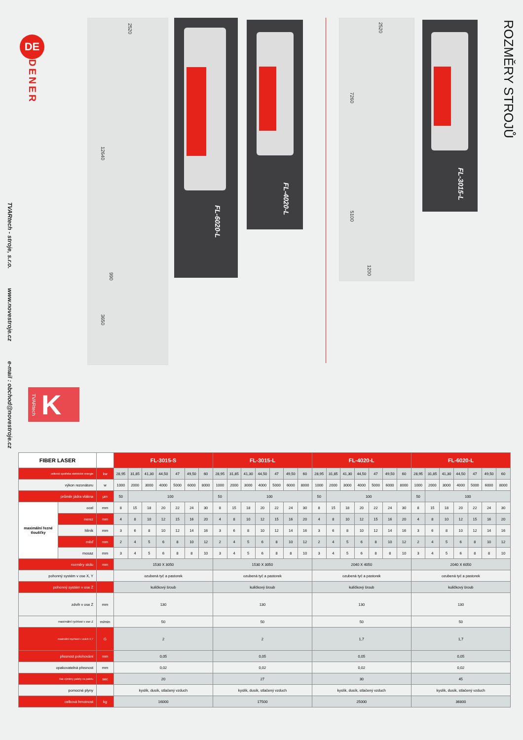TVARtech - stroje, s.r.o.
www.novestroje.cz
e-mail : obchod@novestroje.cz
DE
DENER
TVARtech K
2520
12640
990
3650
FL-6020-L FL-4020-L
2520
7260
5100
1200
FL-3015-L
ROZMĚRY STROJŮ
| FIBER LASER | | | FL-3015-S | | | | | | | FL-3015-L | | | | | | | FL-4020-L | | | | | | | FL-6020-L | | | | | | |
| --- | --- | --- | --- | --- | --- | --- | --- | --- | --- | --- | --- | --- | --- | --- | --- | --- | --- | --- | --- | --- | --- | --- | --- | --- | --- | --- | --- | --- | --- | --- |
| celková spotřeba elektrické energie | | kw | 28,95 | 31,85 | 41,30 | 44,50 | 47 | 49,50 | 60 | 28,95 | 31,85 | 41,30 | 44,50 | 47 | 49,50 | 60 | 28,95 | 31,85 | 41,30 | 44,50 | 47 | 49,50 | 60 | 28,95 | 31,85 | 41,30 | 44,50 | 47 | 49,50 | 60 |
| výkon rezonátoru | | w | 1000 | 2000 | 3000 | 4000 | 5000 | 6000 | 8000 | 1000 | 2000 | 3000 | 4000 | 5000 | 6000 | 8000 | 1000 | 2000 | 3000 | 4000 | 5000 | 6000 | 8000 | 1000 | 2000 | 3000 | 4000 | 5000 | 6000 | 8000 |
| průměr jádra vlákna | | μm | 50 | 100 | | | | | | 50 | 100 | | | | | | 50 | 100 | | | | | | 50 | 100 | | | | | |
| maximální řezné tloušťky | ocel | mm | 8 | 15 | 18 | 20 | 22 | 24 | 30 | 8 | 15 | 18 | 20 | 22 | 24 | 30 | 8 | 15 | 18 | 20 | 22 | 24 | 30 | 8 | 15 | 18 | 20 | 22 | 24 | 30 |
| | nerez | mm | 4 | 8 | 10 | 12 | 15 | 16 | 20 | 4 | 8 | 10 | 12 | 15 | 16 | 20 | 4 | 8 | 10 | 12 | 15 | 16 | 20 | 4 | 8 | 10 | 12 | 15 | 16 | 20 |
| | hliník | mm | 3 | 6 | 8 | 10 | 12 | 14 | 16 | 3 | 6 | 8 | 10 | 12 | 14 | 16 | 3 | 6 | 8 | 10 | 12 | 14 | 16 | 3 | 6 | 8 | 10 | 12 | 14 | 16 |
| | měď | mm | 2 | 4 | 5 | 6 | 8 | 10 | 12 | 2 | 4 | 5 | 6 | 8 | 10 | 12 | 2 | 4 | 5 | 6 | 8 | 10 | 12 | 2 | 4 | 5 | 6 | 8 | 10 | 12 |
| | mosaz | mm | 3 | 4 | 5 | 6 | 8 | 8 | 10 | 3 | 4 | 5 | 6 | 8 | 8 | 10 | 3 | 4 | 5 | 6 | 8 | 8 | 10 | 3 | 4 | 5 | 6 | 8 | 8 | 10 |
| rozměry stolu | | mm | 1530 X 3050 | | | | | | | 1530 X 3050 | | | | | | | 2040 X 4050 | | | | | | | 2040 X 6050 | | | | | | |
| pohonný systém v ose X, Y | | | ozubená tyč a pastorek | | | | | | | ozubená tyč a pastorek | | | | | | | ozubená tyč a pastorek | | | | | | | ozubená tyč a pastorek | | | | | | |
| pohonný systém v ose Z | | | kuličkový šroub | | | | | | | kuličkový šroub | | | | | | | kuličkový šroub | | | | | | | kuličkový šroub | | | | | | |
| zdvih v ose Z | | mm | 130 | | | | | | | 130 | | | | | | | 130 | | | | | | | 130 | | | | | | |
| maximální rychlost v ose Z | | m/min | 50 | | | | | | | 50 | | | | | | | 50 | | | | | | | 50 | | | | | | |
| maximální zrychlení v osách X,Y | | G | 2 | | | | | | | 2 | | | | | | | 1,7 | | | | | | | 1,7 | | | | | | |
| přesnost polohování | | mm | 0,05 | | | | | | | 0,05 | | | | | | | 0,05 | | | | | | | 0,05 | | | | | | |
| opakovatelná přesnost | | mm | 0,02 | | | | | | | 0,02 | | | | | | | 0,02 | | | | | | | 0,02 | | | | | | |
| čas výměny palety za paletu | | sec | 20 | | | | | | | 27 | | | | | | | 30 | | | | | | | 45 | | | | | | |
| pomocné plyny | | | kyslík, dusík, stlačený vzduch | | | | | | | kyslík, dusík, stlačený vzduch | | | | | | | kyslík, dusík, stlačený vzduch | | | | | | | kyslík, dusík, stlačený vzduch | | | | | | |
| celková hmotnost | | kg | 16000 | | | | | | | 17500 | | | | | | | 25000 | | | | | | | 36800 | | | | | | |